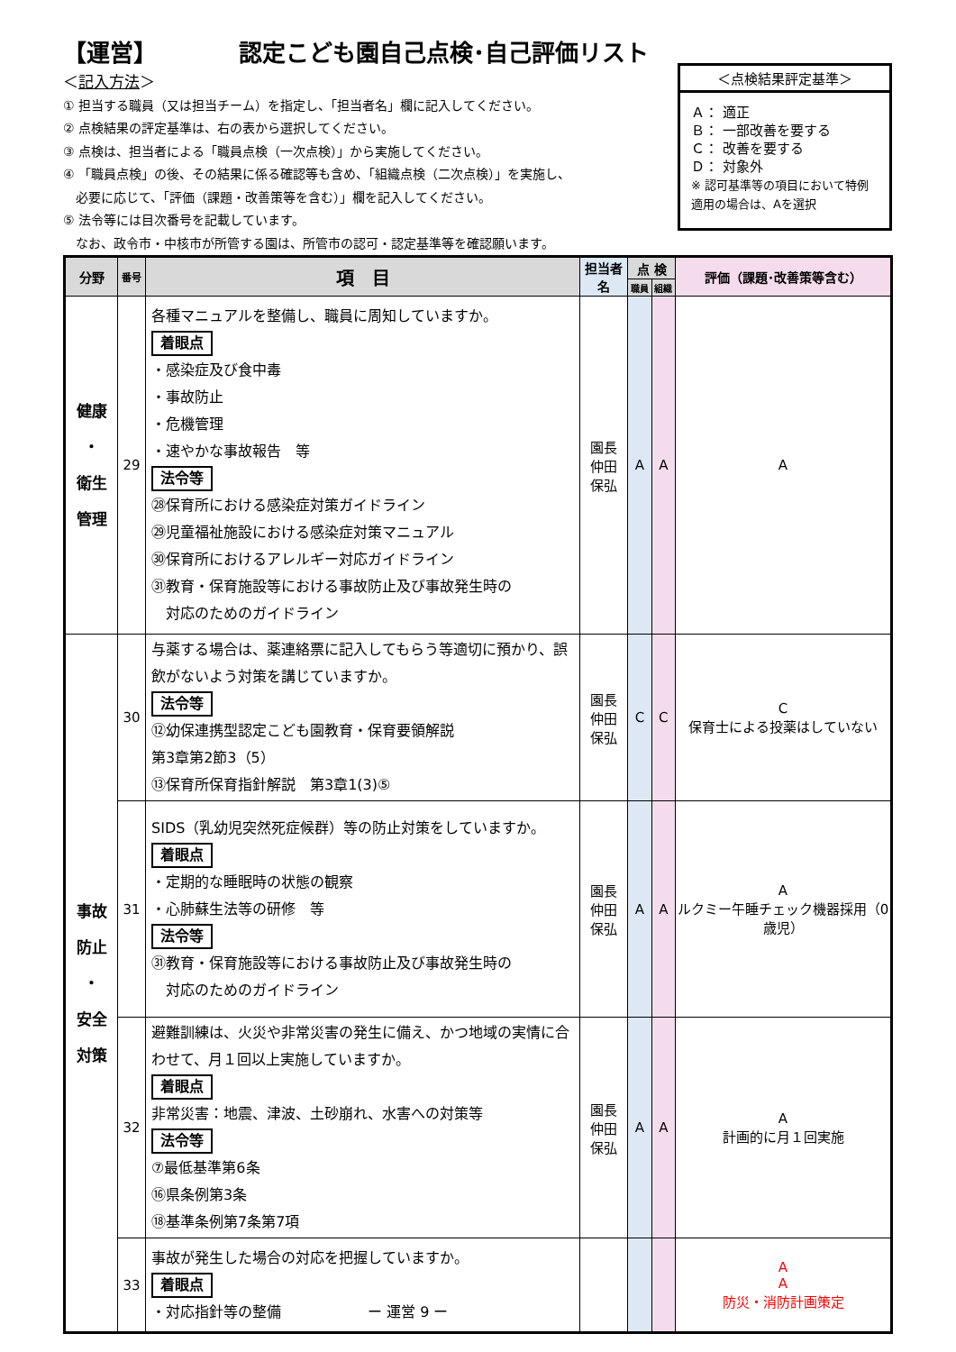【運営】　　　　認定こども園自己点検･自己評価リスト
＜記入方法＞
① 担当する職員（又は担当チーム）を指定し、「担当者名」欄に記入してください。
② 点検結果の評定基準は、右の表から選択してください。
③ 点検は、担当者による「職員点検（一次点検）」から実施してください。
④ 「職員点検」の後、その結果に係る確認等も含め、「組織点検（二次点検）」を実施し、
　必要に応じて、「評価（課題・改善策等を含む）」欄を記入してください。
⑤ 法令等には目次番号を記載しています。
　なお、政令市・中核市が所管する園は、所管市の認可・認定基準等を確認願います。
＜点検結果評定基準＞
Ａ： 適正
Ｂ： 一部改善を要する
Ｃ： 改善を要する
Ｄ： 対象外
※ 認可基準等の項目において特例適用の場合は、Aを選択
| 分野 | 番号 | 項 目 | 担当者名 | 点 検 | | 評価（課題･改善策等含む） |
| --- | --- | --- | --- | --- | --- | --- |
| | | | | 職員 | 組織 | |
| 健康 ・ 衛生 管理 | 29 | 各種マニュアルを整備し、職員に周知していますか。 着眼点 ・感染症及び食中毒 ・事故防止 ・危機管理 ・速やかな事故報告 等 法令等 ㉘保育所における感染症対策ガイドライン ㉙児童福祉施設における感染症対策マニュアル ㉚保育所におけるアレルギー対応ガイドライン ㉛教育・保育施設等における事故防止及び事故発生時の 対応のためのガイドライン | 園長 仲田 保弘 | A | A | A |
| 事故 防止 ・ 安全 対策 | 30 | 与薬する場合は、薬連絡票に記入してもらう等適切に預かり、誤飲がないよう対策を講じていますか。 法令等 ⑫幼保連携型認定こども園教育・保育要領解説 第3章第2節3（5） ⑬保育所保育指針解説 第3章1(3)⑤ | 園長 仲田 保弘 | C | C | C 保育士による投薬はしていない |
| | 31 | SIDS（乳幼児突然死症候群）等の防止対策をしていますか。 着眼点 ・定期的な睡眠時の状態の観察 ・心肺蘇生法等の研修 等 法令等 ㉛教育・保育施設等における事故防止及び事故発生時の 対応のためのガイドライン | 園長 仲田 保弘 | A | A | A ルクミー午睡チェック機器採用（0歳児） |
| | 32 | 避難訓練は、火災や非常災害の発生に備え、かつ地域の実情に合わせて、月１回以上実施していますか。 着眼点 非常災害：地震、津波、土砂崩れ、水害への対策等 法令等 ⑦最低基準第6条 ⑯県条例第3条 ⑱基準条例第7条第7項 | 園長 仲田 保弘 | A | A | A 計画的に月１回実施 |
| | 33 | 事故が発生した場合の対応を把握していますか。 着眼点 ・対応指針等の整備 ー 運営 9 ー | | | | A A 防災・消防計画策定 |